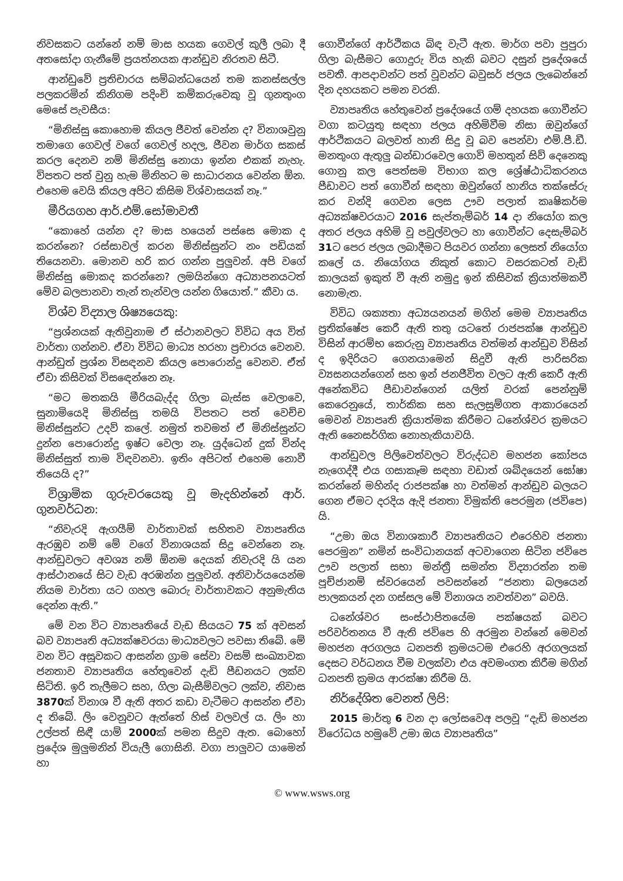නිවසකට යන්නේ නම් මාස හයක ගෙවල් කුලී ලබා දී අතසෝදා ගැනීමේ ප්‍රයත්නයක ආන්ඩුව නිරතව සිටී.
ආන්ඩුවේ ප්‍රතිචාරය සම්බන්ධයෙන් තම කනස්සල්ල පලකරමින් කිනිගම පදිංචි කම්කරුවෙකු වූ ගුනතුංග මෙසේ පැවසීය:
“මිනිස්සු කොහොම කියල ජීවත් වෙන්න ද? විනාශවුනු තමාගෙ ගෙවල් වගේ ගෙවල් හදල, ජීවන මාර්ග සකස් කරල දෙනව නම් මිනිස්සු නොයා ඉන්න එකක් නැහැ. විපතට පත් වුනු හැම මිනිහට ම සාධාරනය වෙන්න ඕන. එහෙම වෙයි කියල අපිට කිසිම විශ්වාසයක් නෑ.”
මීරියගහ ආර්.එම්.සෝමාවතී
“කොහේ යන්න ද? මාස හයෙන් පස්සෙ මොක ද කරන්නෙ? රස්සාවල් කරන මිනිස්සුන්ට නං පඩියක් තියෙනවා. මොනව හරි කර ගන්න පුලුවන්. අපි වගේ මිනිස්සු මොකද කරන්නෙ? ලමයින්ගෙ අධ්‍යාපනයටත් මේව බලපානවා තැන් තැන්වල යන්න ගියොත්.” කීවා ය.
විශ්ව විද්‍යාල ශිෂ්‍යයෙකු:
“ප්‍රශ්නයක් ඇතිවුනාම ඒ ස්ථානවලට විවිධ අය විත් වාර්තා ගන්නව. ඒවා විවිධ මාධ්‍ය හරහා ප්‍රචාරය වෙනව. ආන්ඩුත් ප්‍රශ්න විසඳනව කියල පොරොන්දු වෙනව. ඒත් ඒවා කිසිවක් විසඳෙන්නෙ නෑ.
“මට මතකයි මීරියබැද්ද ගිලා බැස්ස වෙලාවෙ, සුනාමියෙදි මිනිස්සු තමයි විපතට පත් වෙච්ච මිනිස්සුන්ට උදව් කලේ. නමුත් තවමත් ඒ මිනිස්සුන්ට දුන්න පොරොන්දු ඉෂ්ට වෙලා නෑ. යුද්ධෙන් දුක් වින්ද මිනිස්සුත් තාම විඳවනවා. ඉතිං අපිටත් එහෙම නොවී තියෙයි ද?”
විශ්‍රාමික ගුරුවරයෙකු වූ මැදහින්නේ ආර්. ගුනවර්ධන:
“නිවැරදි ඇගයීම් වාර්තාවක් සහිතව ව්‍යාපෘතිය ඇරඹුව නම් මේ වගේ විනාශයක් සිදු වෙන්නෙ නෑ. ආන්ඩුවලට අවශ්‍ය නම් ඕනම දෙයක් නිවැරදි යි යන ආස්ථානයේ සිට වැඩ අරඹන්න පුලුවන්. අනිවාර්යයෙන්ම නියම වාර්තා යට ගහල බොරු වාර්තාවකට අනුමැතිය දෙන්න ඇති.”
මේ වන විට ව්‍යාපෘතියේ වැඩ සියයට 75 ක් අවසන් බව ව්‍යාපෘති අධ්‍යක්ෂවරයා මාධ්‍යවලට පවසා තිබේ. මේ වන විට අසූවකට ආසන්න ග්‍රාම සේවා වසම් සංඛ්‍යාවක ජනතාව ව්‍යාපෘතිය හේතුවෙන් දැඩි පීඩනයට ලක්ව සිටිති. ඉරි තැලීමට සහ, ගිලා බැසීම්වලට ලක්ව, නිවාස 3870ක් විනාශ වී ඇති අතර කඩා වැටීමට ආසන්න ඒවා ද තිබේ. ලිං වෙනුවට ඇත්තේ හිස් වලවල් ය. ලිං හා උල්පත් සිඳී යාම් 2000ක් පමන සිදුව ඇත. බොහෝ ප්‍රදේශ මුලුමනින් වියැලී ගොසිනි. වගා පාලුවට යාමෙන් හා
ගොවීන්ගේ ආර්ථිකය බිඳ වැටී ඇත. මාර්ග පවා පුපුරා ගිලා බැසීමට ගොදුරු විය හැකි බවට දසුන් ප්‍රදේශයේ පවතී. ආපදාවන්ට පත් වූවන්ට බවුසර් ජලය ලැබෙන්නේ දින දහයකට පමන වරකි.
ව්‍යාපෘතිය හේතුවෙන් ප්‍රදේශයේ ගම් දහයක ගොවීන්ට වගා කටයුතු සඳහා ජලය අහිමිවීම නිසා ඔවුන්ගේ ආර්ථිකයට බලවත් හානි සිදු වූ බව පෙන්වා එම්.පී.ඩී. මනතුංග ඇතුලු බන්ඩාරවෙල ගොවි මහතුන් සිව් දෙනෙකු ගොනු කල පෙත්සම විභාග කල ශ්‍රේෂ්ඨාධිකරනය පීඩාවට පත් ගොවීන් සඳහා ඔවුන්ගේ හානිය තක්සේරු කර වන්දි ගෙවන ලෙස ඌව පලාත් කෘෂිකර්ම අධ්‍යක්ෂවරයාට 2016 සැප්තැම්බර් 14 දා නියෝග කල අතර ජලය අහිමි වූ පවුල්වලට හා ගොවීන්ට දෙසැම්බර් 31ට පෙර ජලය ලබාදීමට පියවර ගන්නා ලෙසත් නියෝග කලේ ය. නියෝගය නිකුත් කොට වසරකටත් වැඩි කාලයක් ඉකුත් වී ඇති නමුදු ඉන් කිසිවක් ක්‍රියාත්මකවී නොමැත.
විවිධ ශක්‍යතා අධ්‍යයනයන් මගින් මෙම ව්‍යාපෘතිය ප්‍රතික්ෂේප කෙරී ඇති තතු යටතේ රාජපක්ෂ ආන්ඩුව විසින් ආරම්භ කෙරුනු ව්‍යාපෘතිය වත්මන් ආන්ඩුව විසින් ද ඉදිරියට ගෙනයාමෙන් සිදුවී ඇති පාරිසරික ව්‍යසනයන්ගෙන් සහ ඉන් ජනජීවිත වලට ඇති කෙරී ඇති අනේකවිධ පීඩාවන්ගෙන් යලිත් වරක් පෙන්නුම් කෙරෙනුයේ, තාර්කික සහ සැලසුම්ගත ආකාරයෙන් මෙවන් ව්‍යාපෘති ක්‍රියාත්මක කිරීමට ධනේශ්වර ක්‍රමයට ඇති නෛසර්ගික නොහැකියාවයි.
ආන්ඩුවල පිලිවෙත්වලට විරුද්ධව මහජන කෝපය නැගෙද්දී එය ගසාකෑම සඳහා වඩාත් ශබ්දයෙන් ඝෝෂා කරන්නේ මහින්ද රාජපක්ෂ හා වත්මන් ආන්ඩුව බලයට ගෙන ඒමට දරදිය ඇදි ජනතා විමුක්ති පෙරමුන (ජවිපෙ) යි.
“උමා ඔය විනාශකාරී ව්‍යාපෘතියට එරෙහිව ජනතා පෙරමුන” නමින් සංවිධානයක් අටවාගෙන සිටින ජවිපෙ ඌව පලාත් සභා මන්ත්‍රී සමන්ත විද්‍යාරත්න තම පූච්ජානම් ස්වරයෙන් පවසන්නේ “ජනතා බලයෙන් පාලකයන් දන ගස්සල මේ විනාශය නවත්වන” බවයි.
ධනේශ්වර සංස්ථාපිතයේම පක්ෂයක් බවට පරිවර්තනය වී ඇති ජවිපෙ හි අරමුන වන්නේ මෙවන් මහජන අරගලය ධනපති ක්‍රමයටම එරෙහි අරගලයක් දෙසට වර්ධනය වීම වලක්වා එය අවමංගත කිරීම මගින් ධනපති ක්‍රමය ආරක්ෂා කිරීම යි.
නිර්දේශිත වෙනත් ලිපි:
2015 මාර්තු 6 වන දා ලෝසවෙඅ පලවූ “දැඩි මහජන විරෝධය හමුවේ උමා ඔය ව්‍යාපෘතිය”
© www.wsws.org